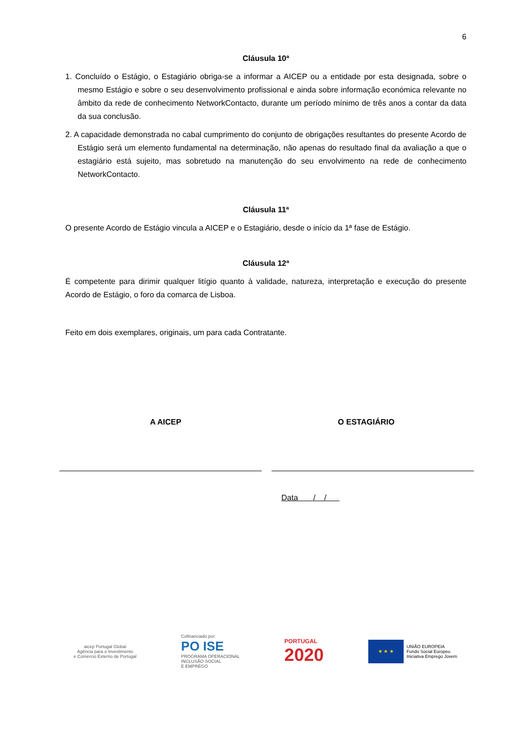6
Cláusula 10ª
1. Concluído o Estágio, o Estagiário obriga-se a informar a AICEP ou a entidade por esta designada, sobre o mesmo Estágio e sobre o seu desenvolvimento profissional e ainda sobre informação económica relevante no âmbito da rede de conhecimento NetworkContacto, durante um período mínimo de três anos a contar da data da sua conclusão.
2. A capacidade demonstrada no cabal cumprimento do conjunto de obrigações resultantes do presente Acordo de Estágio será um elemento fundamental na determinação, não apenas do resultado final da avaliação a que o estagiário está sujeito, mas sobretudo na manutenção do seu envolvimento na rede de conhecimento NetworkContacto.
Cláusula 11ª
O presente Acordo de Estágio vincula a AICEP e o Estagiário, desde o início da 1ª fase de Estágio.
Cláusula 12ª
É competente para dirimir qualquer litígio quanto à validade, natureza, interpretação e execução do presente Acordo de Estágio, o foro da comarca de Lisboa.
Feito em dois exemplares, originais, um para cada Contratante.
A AICEP O ESTAGIÁRIO
Data / /
aicep Portugal Global
Agência para o Investimento
e Comércio Externo de Portugal
Cofinanciado por:
PO ISE
PROGRAMA OPERACIONAL
INCLUSÃO SOCIAL
E EMPREGO
PORTUGAL
2020
★ ★ ★
UNIÃO EUROPEIA
Fundo Social Europeu
Iniciativa Emprego Jovem